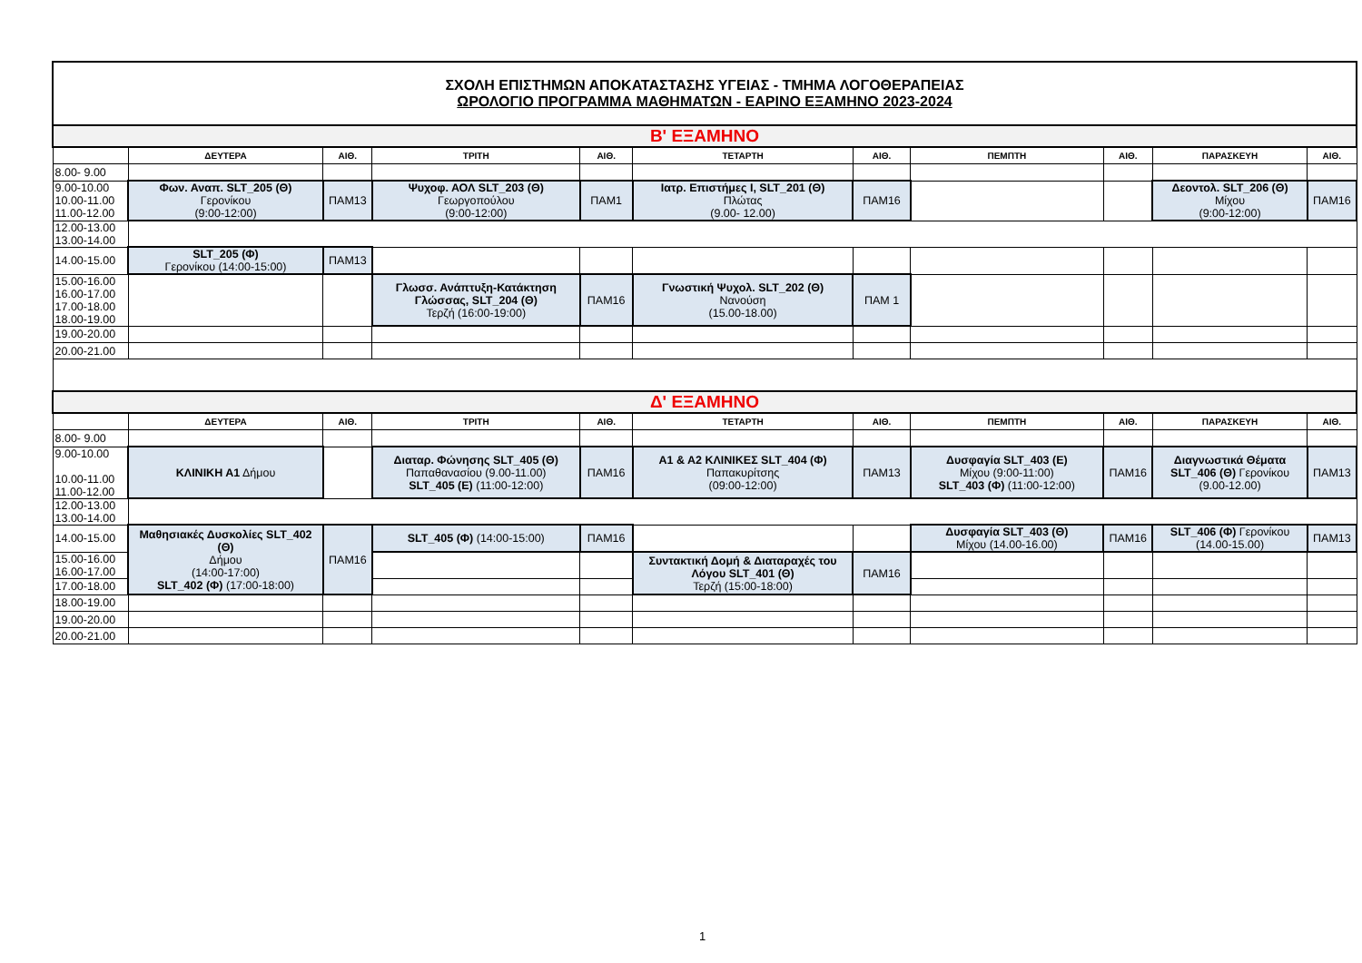| ΣΧΟΛΗ ΕΠΙΣΤΗΜΩΝ ΑΠΟΚΑΤΑΣΤΑΣΗΣ ΥΓΕΙΑΣ - ΤΜΗΜΑ ΛΟΓΟΘΕΡΑΠΕΙΑΣ ΩΡΟΛΟΓΙΟ ΠΡΟΓΡΑΜΜΑ ΜΑΘΗΜΑΤΩΝ - ΕΑΡΙΝΟ ΕΞΑΜΗΝΟ 2023-2024 | | | | | | | | | | |
| Β' ΕΞΑΜΗΝΟ | | | | | | | | | | |
| | ΔΕΥΤΕΡΑ | ΑΙΘ. | ΤΡΙΤΗ | ΑΙΘ. | ΤΕΤΑΡΤΗ | ΑΙΘ. | ΠΕΜΠΤΗ | ΑΙΘ. | ΠΑΡΑΣΚΕΥΗ | ΑΙΘ. |
| 8.00- 9.00 | | | | | | | | | | |
| 9.00-10.00 10.00-11.00 11.00-12.00 | Φων. Αναπ. SLT_205 (Θ) Γερονίκου (9:00-12:00) | ΠΑΜ13 | Ψυχοφ. ΑΟΛ SLT_203 (Θ) Γεωργοπούλου (9:00-12:00) | ΠΑΜ1 | Ιατρ. Επιστήμες Ι, SLT_201 (Θ) Πλώτας (9.00- 12.00) | ΠΑΜ16 | | | Δεοντολ. SLT_206 (Θ) Μίχου (9:00-12:00) | ΠΑΜ16 |
| 12.00-13.00 13.00-14.00 | | | | | | | | | | |
| 14.00-15.00 | SLT_205 (Φ) Γερονίκου (14:00-15:00) | ΠΑΜ13 | | | | | | | | |
| 15.00-16.00 16.00-17.00 17.00-18.00 18.00-19.00 | | | Γλωσσ. Ανάπτυξη-Κατάκτηση Γλώσσας, SLT_204 (Θ) Τερζή (16:00-19:00) | ΠΑΜ16 | Γνωστική Ψυχολ. SLT_202 (Θ) Νανούση (15.00-18.00) | ΠΑΜ 1 | | | | |
| 19.00-20.00 | | | | | | | | | | |
| 20.00-21.00 | | | | | | | | | | |
| Δ' ΕΞΑΜΗΝΟ | | | | | | | | | | |
| | ΔΕΥΤΕΡΑ | ΑΙΘ. | ΤΡΙΤΗ | ΑΙΘ. | ΤΕΤΑΡΤΗ | ΑΙΘ. | ΠΕΜΠΤΗ | ΑΙΘ. | ΠΑΡΑΣΚΕΥΗ | ΑΙΘ. |
| 8.00- 9.00 | | | | | | | | | | |
| 9.00-10.00 10.00-11.00 11.00-12.00 | ΚΛΙΝΙΚΗ Α1 Δήμου | | Διαταρ. Φώνησης SLT_405 (Θ) Παπαθανασίου (9.00-11.00) SLT_405 (Ε) (11:00-12:00) | ΠΑΜ16 | Α1 & Α2 ΚΛΙΝΙΚΕΣ SLT_404 (Φ) Παπακυρίτσης (09:00-12:00) | ΠΑΜ13 | Δυσφαγία SLT_403 (Ε) Μίχου (9:00-11:00) SLT_403 (Φ) (11:00-12:00) | ΠΑΜ16 | Διαγνωστικά Θέματα SLT_406 (Θ) Γερονίκου (9.00-12.00) | ΠΑΜ13 |
| 12.00-13.00 13.00-14.00 | | | | | | | | | | |
| 14.00-15.00 | Μαθησιακές Δυσκολίες SLT_402 (Θ) Δήμου (14:00-17:00) SLT_402 (Φ) (17:00-18:00) | ΠΑΜ16 | SLT_405 (Φ) (14:00-15:00) | ΠΑΜ16 | | | Δυσφαγία SLT_403 (Θ) Μίχου (14.00-16.00) | ΠΑΜ16 | SLT_406 (Φ) Γερονίκου (14.00-15.00) | ΠΑΜ13 |
| 15.00-16.00 16.00-17.00 | | | | | Συντακτική Δομή & Διαταραχές του Λόγου SLT_401 (Θ) Τερζή (15:00-18:00) | ΠΑΜ16 | | | | |
| 17.00-18.00 | | | | | | | | | | |
| 18.00-19.00 | | | | | | | | | | |
| 19.00-20.00 | | | | | | | | | | |
| 20.00-21.00 | | | | | | | | | | |
1